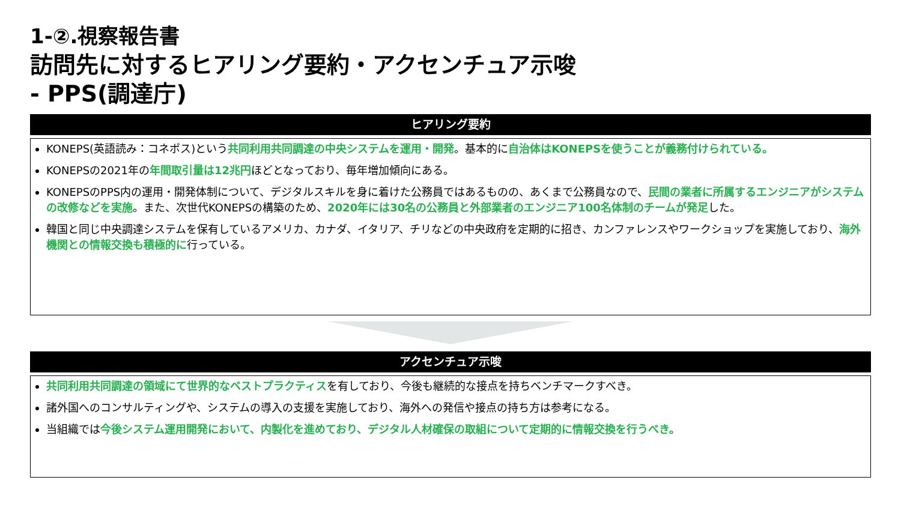1-②.視察報告書
訪問先に対するヒアリング要約・アクセンチュア示唆
- PPS(調達庁)
ヒアリング要約
KONEPS(英語読み：コネポス)という共同利用共同調達の中央システムを運用・開発。基本的に自治体はKONEPSを使うことが義務付けられている。
KONEPSの2021年の年間取引量は12兆円ほどとなっており、毎年増加傾向にある。
KONEPSのPPS内の運用・開発体制について、デジタルスキルを身に着けた公務員ではあるものの、あくまで公務員なので、民間の業者に所属するエンジニアがシステムの改修などを実施。また、次世代KONEPSの構築のため、2020年には30名の公務員と外部業者のエンジニア100名体制のチームが発足した。
韓国と同じ中央調達システムを保有しているアメリカ、カナダ、イタリア、チリなどの中央政府を定期的に招き、カンファレンスやワークショップを実施しており、海外機関との情報交換も積極的に行っている。
アクセンチュア示唆
共同利用共同調達の領域にて世界的なベストプラクティスを有しており、今後も継続的な接点を持ちベンチマークすべき。
諸外国へのコンサルティングや、システムの導入の支援を実施しており、海外への発信や接点の持ち方は参考になる。
当組織では今後システム運用開発において、内製化を進めており、デジタル人材確保の取組について定期的に情報交換を行うべき。